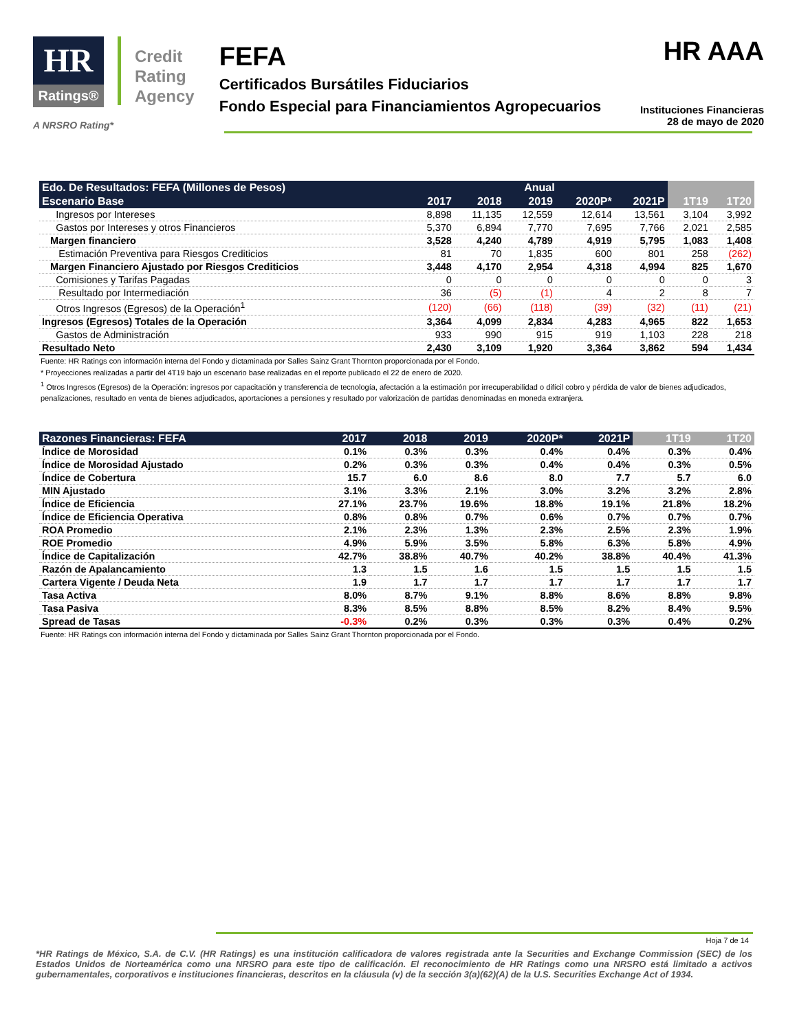HR
Ratings®
Credit
Rating
Agency
FEFA
Certificados Bursátiles Fiduciarios
Fondo Especial para Financiamientos Agropecuarios
HR AAA
Instituciones Financieras
28 de mayo de 2020
A NRSRO Rating*
| Edo. De Resultados: FEFA (Millones de Pesos) | Anual | | | | | | |
| --- | --- | --- | --- | --- | --- | --- | --- |
| Escenario Base | 2017 | 2018 | 2019 | 2020P* | 2021P | 1T19 | 1T20 |
| Ingresos por Intereses | 8,898 | 11,135 | 12,559 | 12,614 | 13,561 | 3,104 | 3,992 |
| Gastos por Intereses y otros Financieros | 5,370 | 6,894 | 7,770 | 7,695 | 7,766 | 2,021 | 2,585 |
| Margen financiero | 3,528 | 4,240 | 4,789 | 4,919 | 5,795 | 1,083 | 1,408 |
| Estimación Preventiva para Riesgos Crediticios | 81 | 70 | 1,835 | 600 | 801 | 258 | (262) |
| Margen Financiero Ajustado por Riesgos Crediticios | 3,448 | 4,170 | 2,954 | 4,318 | 4,994 | 825 | 1,670 |
| Comisiones y Tarifas Pagadas | 0 | 0 | 0 | 0 | 0 | 0 | 3 |
| Resultado por Intermediación | 36 | (5) | (1) | 4 | 2 | 8 | 7 |
| Otros Ingresos (Egresos) de la Operación<sup>1</sup> | (120) | (66) | (118) | (39) | (32) | (11) | (21) |
| Ingresos (Egresos) Totales de la Operación | 3,364 | 4,099 | 2,834 | 4,283 | 4,965 | 822 | 1,653 |
| Gastos de Administración | 933 | 990 | 915 | 919 | 1,103 | 228 | 218 |
| Resultado Neto | 2,430 | 3,109 | 1,920 | 3,364 | 3,862 | 594 | 1,434 |
Fuente: HR Ratings con información interna del Fondo y dictaminada por Salles Sainz Grant Thornton proporcionada por el Fondo.
* Proyecciones realizadas a partir del 4T19 bajo un escenario base realizadas en el reporte publicado el 22 de enero de 2020.
<sup>1</sup> Otros Ingresos (Egresos) de la Operación: ingresos por capacitación y transferencia de tecnología, afectación a la estimación por irrecuperabilidad o difícil cobro y pérdida de valor de bienes adjudicados, penalizaciones, resultado en venta de bienes adjudicados, aportaciones a pensiones y resultado por valorización de partidas denominadas en moneda extranjera.
| Razones Financieras: FEFA | 2017 | 2018 | 2019 | 2020P* | 2021P | 1T19 | 1T20 |
| --- | --- | --- | --- | --- | --- | --- | --- |
| Índice de Morosidad | 0.1% | 0.3% | 0.3% | 0.4% | 0.4% | 0.3% | 0.4% |
| Índice de Morosidad Ajustado | 0.2% | 0.3% | 0.3% | 0.4% | 0.4% | 0.3% | 0.5% |
| Índice de Cobertura | 15.7 | 6.0 | 8.6 | 8.0 | 7.7 | 5.7 | 6.0 |
| MIN Ajustado | 3.1% | 3.3% | 2.1% | 3.0% | 3.2% | 3.2% | 2.8% |
| Índice de Eficiencia | 27.1% | 23.7% | 19.6% | 18.8% | 19.1% | 21.8% | 18.2% |
| Índice de Eficiencia Operativa | 0.8% | 0.8% | 0.7% | 0.6% | 0.7% | 0.7% | 0.7% |
| ROA Promedio | 2.1% | 2.3% | 1.3% | 2.3% | 2.5% | 2.3% | 1.9% |
| ROE Promedio | 4.9% | 5.9% | 3.5% | 5.8% | 6.3% | 5.8% | 4.9% |
| Índice de Capitalización | 42.7% | 38.8% | 40.7% | 40.2% | 38.8% | 40.4% | 41.3% |
| Razón de Apalancamiento | 1.3 | 1.5 | 1.6 | 1.5 | 1.5 | 1.5 | 1.5 |
| Cartera Vigente / Deuda Neta | 1.9 | 1.7 | 1.7 | 1.7 | 1.7 | 1.7 | 1.7 |
| Tasa Activa | 8.0% | 8.7% | 9.1% | 8.8% | 8.6% | 8.8% | 9.8% |
| Tasa Pasiva | 8.3% | 8.5% | 8.8% | 8.5% | 8.2% | 8.4% | 9.5% |
| Spread de Tasas | -0.3% | 0.2% | 0.3% | 0.3% | 0.3% | 0.4% | 0.2% |
Fuente: HR Ratings con información interna del Fondo y dictaminada por Salles Sainz Grant Thornton proporcionada por el Fondo.
Hoja 7 de 14
*HR Ratings de México, S.A. de C.V. (HR Ratings) es una institución calificadora de valores registrada ante la Securities and Exchange Commission (SEC) de los Estados Unidos de Norteamérica como una NRSRO para este tipo de calificación. El reconocimiento de HR Ratings como una NRSRO está limitado a activos gubernamentales, corporativos e instituciones financieras, descritos en la cláusula (v) de la sección 3(a)(62)(A) de la U.S. Securities Exchange Act of 1934.